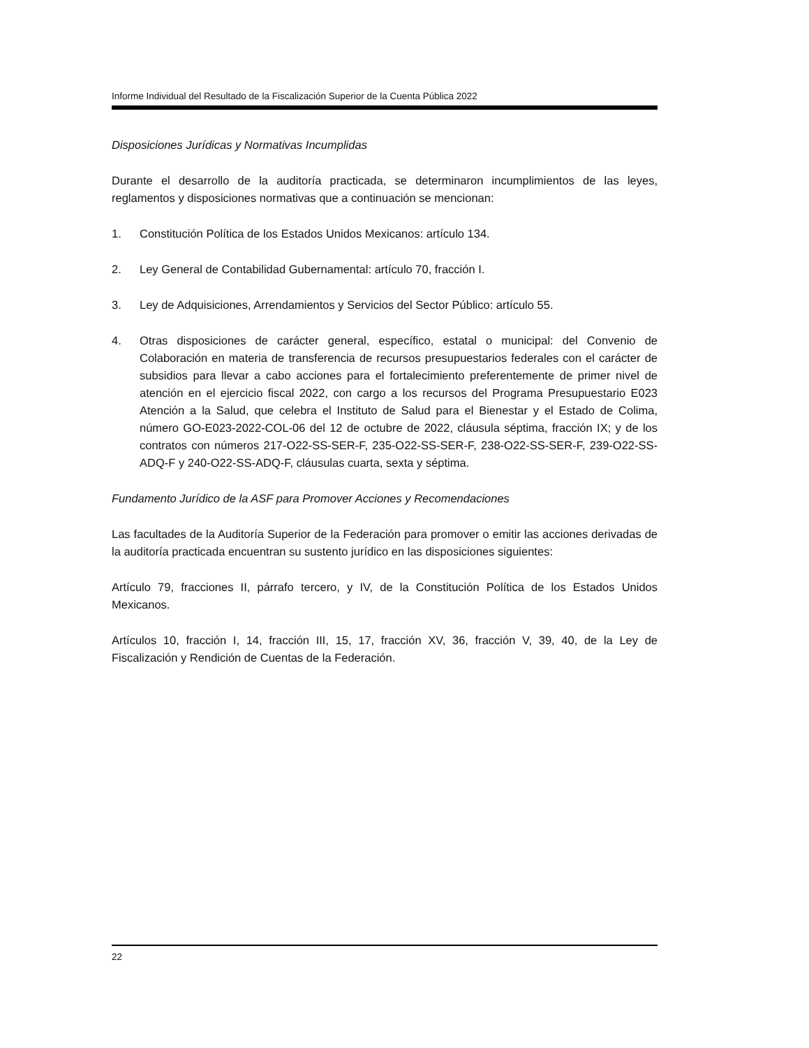Informe Individual del Resultado de la Fiscalización Superior de la Cuenta Pública 2022
Disposiciones Jurídicas y Normativas Incumplidas
Durante el desarrollo de la auditoría practicada, se determinaron incumplimientos de las leyes, reglamentos y disposiciones normativas que a continuación se mencionan:
1. Constitución Política de los Estados Unidos Mexicanos: artículo 134.
2. Ley General de Contabilidad Gubernamental: artículo 70, fracción I.
3. Ley de Adquisiciones, Arrendamientos y Servicios del Sector Público: artículo 55.
4. Otras disposiciones de carácter general, específico, estatal o municipal: del Convenio de Colaboración en materia de transferencia de recursos presupuestarios federales con el carácter de subsidios para llevar a cabo acciones para el fortalecimiento preferentemente de primer nivel de atención en el ejercicio fiscal 2022, con cargo a los recursos del Programa Presupuestario E023 Atención a la Salud, que celebra el Instituto de Salud para el Bienestar y el Estado de Colima, número GO-E023-2022-COL-06 del 12 de octubre de 2022, cláusula séptima, fracción IX; y de los contratos con números 217-O22-SS-SER-F, 235-O22-SS-SER-F, 238-O22-SS-SER-F, 239-O22-SS-ADQ-F y 240-O22-SS-ADQ-F, cláusulas cuarta, sexta y séptima.
Fundamento Jurídico de la ASF para Promover Acciones y Recomendaciones
Las facultades de la Auditoría Superior de la Federación para promover o emitir las acciones derivadas de la auditoría practicada encuentran su sustento jurídico en las disposiciones siguientes:
Artículo 79, fracciones II, párrafo tercero, y IV, de la Constitución Política de los Estados Unidos Mexicanos.
Artículos 10, fracción I, 14, fracción III, 15, 17, fracción XV, 36, fracción V, 39, 40, de la Ley de Fiscalización y Rendición de Cuentas de la Federación.
22